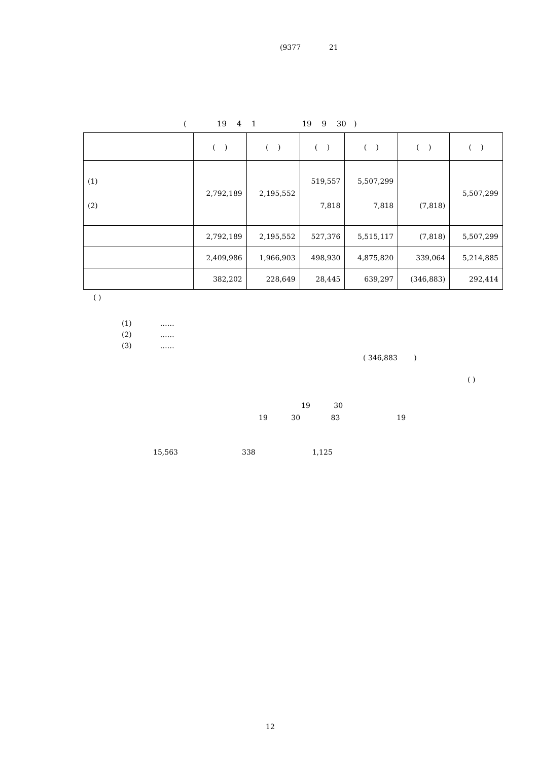(9377　　　　21
(　　　　19　 4　 1　　　　　　19　 9　 30　)
| | ( ) | ( ) | ( ) | ( ) | ( ) | ( ) |
| --- | --- | --- | --- | --- | --- | --- |
| (1) (2) | 2,792,189 | 2,195,552 | 519,557 7,818 | 5,507,299 7,818 | (7,818) | 5,507,299 |
| | 2,792,189 | 2,195,552 | 527,376 | 5,515,117 | (7,818) | 5,507,299 |
| | 2,409,986 | 1,966,903 | 498,930 | 4,875,820 | 339,064 | 5,214,885 |
| | 382,202 | 228,649 | 28,445 | 639,297 | (346,883) | 292,414 |
( )
(1)　　　　……
(2)　　　　……
(3)　　　　……
( 346,883　　 )
( )
19　　　 30
19　　　 30　　　　 83　　　　　　　　19
15,563　　　　　　　　　338　　　　　　　　1,125
12